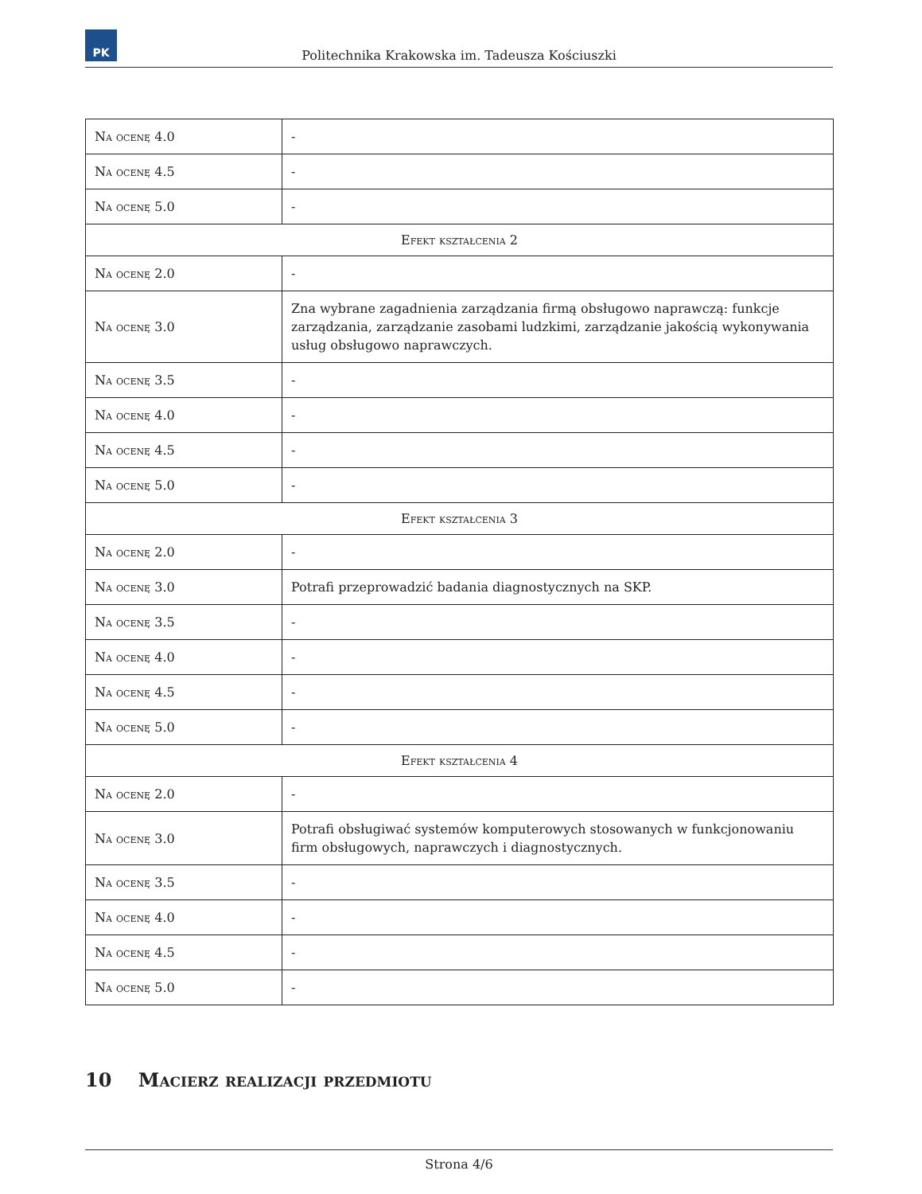PK
Politechnika Krakowska im. Tadeusza Kościuszki
| Na ocenę 4.0 | - |
| Na ocenę 4.5 | - |
| Na ocenę 5.0 | - |
| Efekt kształcenia 2 | |
| Na ocenę 2.0 | - |
| Na ocenę 3.0 | Zna wybrane zagadnienia zarządzania firmą obsługowo naprawczą: funkcje zarządzania, zarządzanie zasobami ludzkimi, zarządzanie jakością wykonywania usług obsługowo naprawczych. |
| Na ocenę 3.5 | - |
| Na ocenę 4.0 | - |
| Na ocenę 4.5 | - |
| Na ocenę 5.0 | - |
| Efekt kształcenia 3 | |
| Na ocenę 2.0 | - |
| Na ocenę 3.0 | Potrafi przeprowadzić badania diagnostycznych na SKP. |
| Na ocenę 3.5 | - |
| Na ocenę 4.0 | - |
| Na ocenę 4.5 | - |
| Na ocenę 5.0 | - |
| Efekt kształcenia 4 | |
| Na ocenę 2.0 | - |
| Na ocenę 3.0 | Potrafi obsługiwać systemów komputerowych stosowanych w funkcjonowaniu firm obsługowych, naprawczych i diagnostycznych. |
| Na ocenę 3.5 | - |
| Na ocenę 4.0 | - |
| Na ocenę 4.5 | - |
| Na ocenę 5.0 | - |
10 Macierz realizacji przedmiotu
Strona 4/6